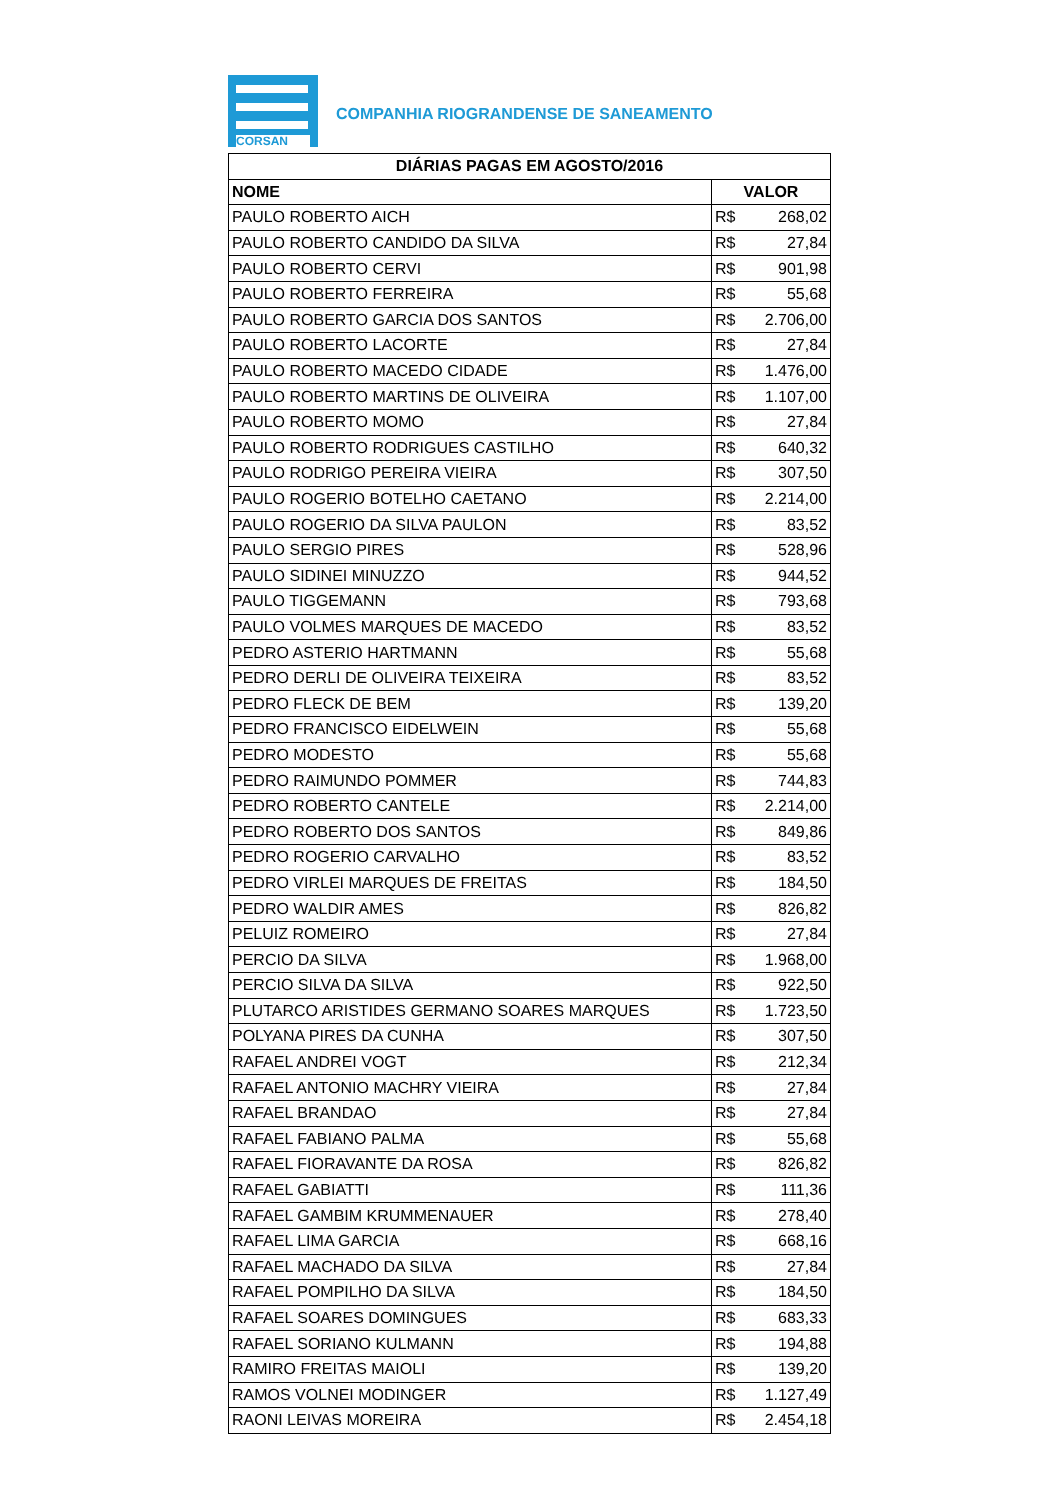CORSAN
COMPANHIA RIOGRANDENSE DE SANEAMENTO
| DIÁRIAS PAGAS EM AGOSTO/2016 | |
| --- | --- |
| NOME | VALOR |
| PAULO ROBERTO AICH | R$ 268,02 |
| PAULO ROBERTO CANDIDO DA SILVA | R$ 27,84 |
| PAULO ROBERTO CERVI | R$ 901,98 |
| PAULO ROBERTO FERREIRA | R$ 55,68 |
| PAULO ROBERTO GARCIA DOS SANTOS | R$ 2.706,00 |
| PAULO ROBERTO LACORTE | R$ 27,84 |
| PAULO ROBERTO MACEDO CIDADE | R$ 1.476,00 |
| PAULO ROBERTO MARTINS DE OLIVEIRA | R$ 1.107,00 |
| PAULO ROBERTO MOMO | R$ 27,84 |
| PAULO ROBERTO RODRIGUES CASTILHO | R$ 640,32 |
| PAULO RODRIGO PEREIRA VIEIRA | R$ 307,50 |
| PAULO ROGERIO BOTELHO CAETANO | R$ 2.214,00 |
| PAULO ROGERIO DA SILVA PAULON | R$ 83,52 |
| PAULO SERGIO PIRES | R$ 528,96 |
| PAULO SIDINEI MINUZZO | R$ 944,52 |
| PAULO TIGGEMANN | R$ 793,68 |
| PAULO VOLMES MARQUES DE MACEDO | R$ 83,52 |
| PEDRO ASTERIO HARTMANN | R$ 55,68 |
| PEDRO DERLI DE OLIVEIRA TEIXEIRA | R$ 83,52 |
| PEDRO FLECK DE BEM | R$ 139,20 |
| PEDRO FRANCISCO EIDELWEIN | R$ 55,68 |
| PEDRO MODESTO | R$ 55,68 |
| PEDRO RAIMUNDO POMMER | R$ 744,83 |
| PEDRO ROBERTO CANTELE | R$ 2.214,00 |
| PEDRO ROBERTO DOS SANTOS | R$ 849,86 |
| PEDRO ROGERIO CARVALHO | R$ 83,52 |
| PEDRO VIRLEI MARQUES DE FREITAS | R$ 184,50 |
| PEDRO WALDIR AMES | R$ 826,82 |
| PELUIZ ROMEIRO | R$ 27,84 |
| PERCIO DA SILVA | R$ 1.968,00 |
| PERCIO SILVA DA SILVA | R$ 922,50 |
| PLUTARCO ARISTIDES GERMANO SOARES MARQUES | R$ 1.723,50 |
| POLYANA PIRES DA CUNHA | R$ 307,50 |
| RAFAEL ANDREI VOGT | R$ 212,34 |
| RAFAEL ANTONIO MACHRY VIEIRA | R$ 27,84 |
| RAFAEL BRANDAO | R$ 27,84 |
| RAFAEL FABIANO PALMA | R$ 55,68 |
| RAFAEL FIORAVANTE DA ROSA | R$ 826,82 |
| RAFAEL GABIATTI | R$ 111,36 |
| RAFAEL GAMBIM KRUMMENAUER | R$ 278,40 |
| RAFAEL LIMA GARCIA | R$ 668,16 |
| RAFAEL MACHADO DA SILVA | R$ 27,84 |
| RAFAEL POMPILHO DA SILVA | R$ 184,50 |
| RAFAEL SOARES DOMINGUES | R$ 683,33 |
| RAFAEL SORIANO KULMANN | R$ 194,88 |
| RAMIRO FREITAS MAIOLI | R$ 139,20 |
| RAMOS VOLNEI MODINGER | R$ 1.127,49 |
| RAONI LEIVAS MOREIRA | R$ 2.454,18 |